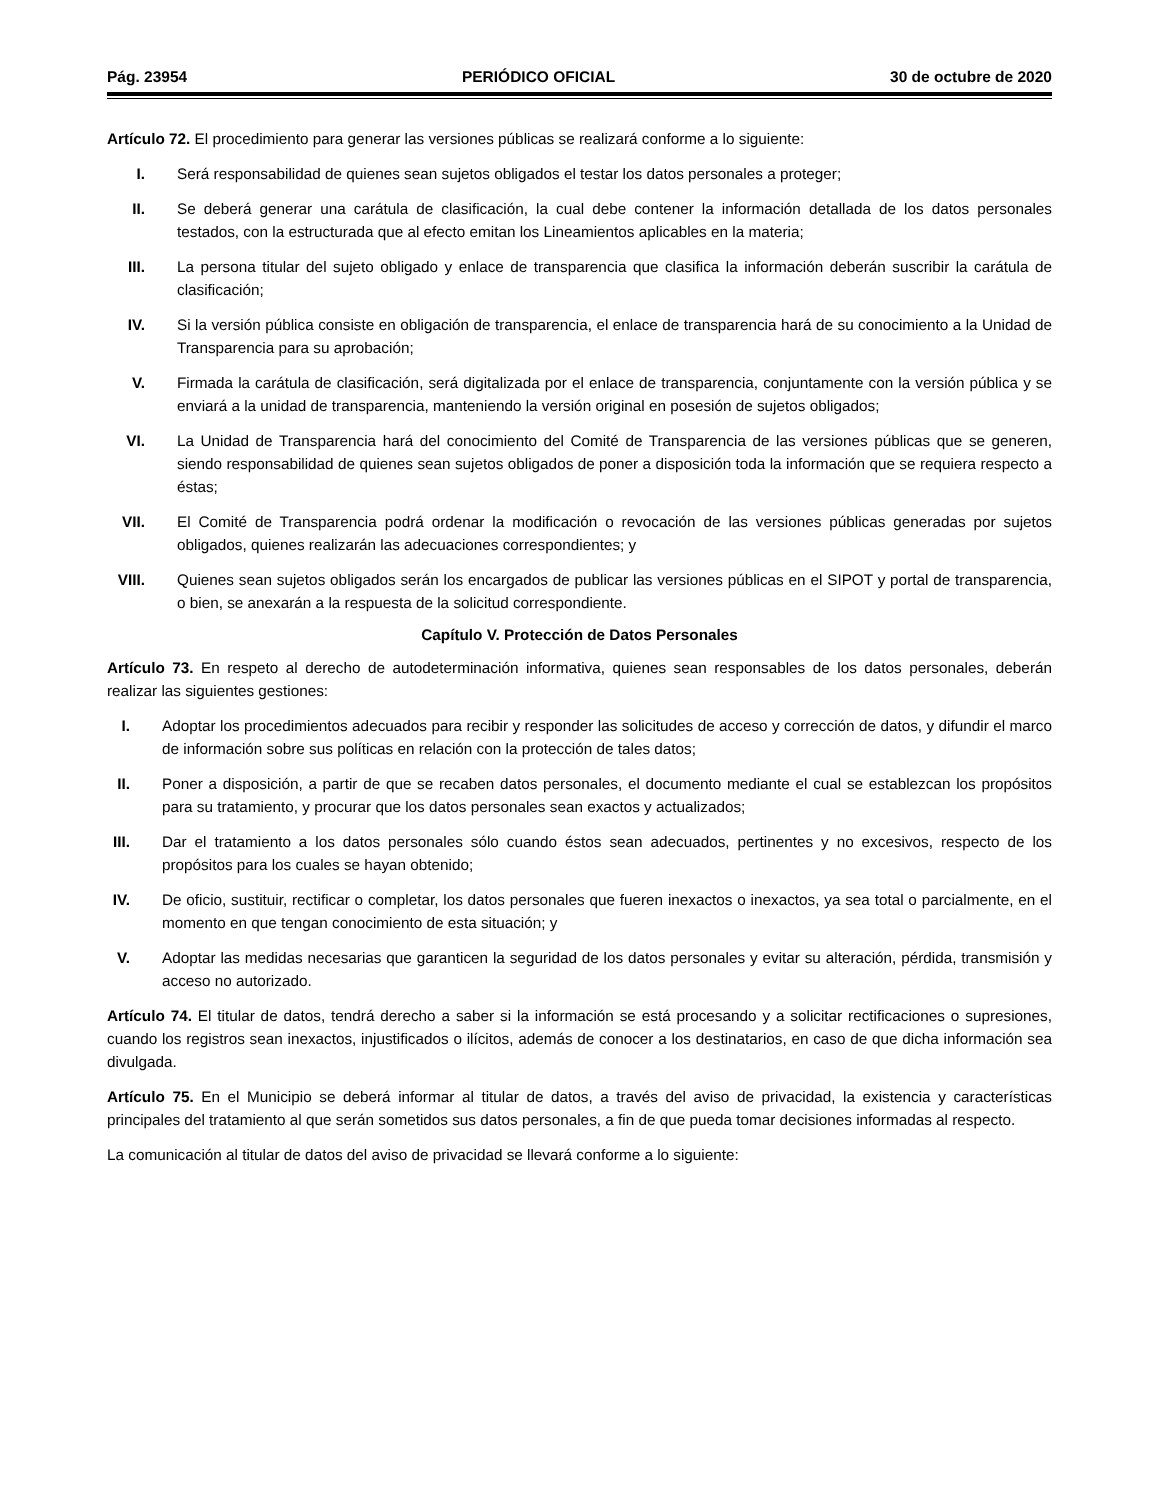Pág. 23954 PERIÓDICO OFICIAL 30 de octubre de 2020
Artículo 72. El procedimiento para generar las versiones públicas se realizará conforme a lo siguiente:
I. Será responsabilidad de quienes sean sujetos obligados el testar los datos personales a proteger;
II. Se deberá generar una carátula de clasificación, la cual debe contener la información detallada de los datos personales testados, con la estructurada que al efecto emitan los Lineamientos aplicables en la materia;
III. La persona titular del sujeto obligado y enlace de transparencia que clasifica la información deberán suscribir la carátula de clasificación;
IV. Si la versión pública consiste en obligación de transparencia, el enlace de transparencia hará de su conocimiento a la Unidad de Transparencia para su aprobación;
V. Firmada la carátula de clasificación, será digitalizada por el enlace de transparencia, conjuntamente con la versión pública y se enviará a la unidad de transparencia, manteniendo la versión original en posesión de sujetos obligados;
VI. La Unidad de Transparencia hará del conocimiento del Comité de Transparencia de las versiones públicas que se generen, siendo responsabilidad de quienes sean sujetos obligados de poner a disposición toda la información que se requiera respecto a éstas;
VII. El Comité de Transparencia podrá ordenar la modificación o revocación de las versiones públicas generadas por sujetos obligados, quienes realizarán las adecuaciones correspondientes; y
VIII. Quienes sean sujetos obligados serán los encargados de publicar las versiones públicas en el SIPOT y portal de transparencia, o bien, se anexarán a la respuesta de la solicitud correspondiente.
Capítulo V. Protección de Datos Personales
Artículo 73. En respeto al derecho de autodeterminación informativa, quienes sean responsables de los datos personales, deberán realizar las siguientes gestiones:
I. Adoptar los procedimientos adecuados para recibir y responder las solicitudes de acceso y corrección de datos, y difundir el marco de información sobre sus políticas en relación con la protección de tales datos;
II. Poner a disposición, a partir de que se recaben datos personales, el documento mediante el cual se establezcan los propósitos para su tratamiento, y procurar que los datos personales sean exactos y actualizados;
III. Dar el tratamiento a los datos personales sólo cuando éstos sean adecuados, pertinentes y no excesivos, respecto de los propósitos para los cuales se hayan obtenido;
IV. De oficio, sustituir, rectificar o completar, los datos personales que fueren inexactos o inexactos, ya sea total o parcialmente, en el momento en que tengan conocimiento de esta situación; y
V. Adoptar las medidas necesarias que garanticen la seguridad de los datos personales y evitar su alteración, pérdida, transmisión y acceso no autorizado.
Artículo 74. El titular de datos, tendrá derecho a saber si la información se está procesando y a solicitar rectificaciones o supresiones, cuando los registros sean inexactos, injustificados o ilícitos, además de conocer a los destinatarios, en caso de que dicha información sea divulgada.
Artículo 75. En el Municipio se deberá informar al titular de datos, a través del aviso de privacidad, la existencia y características principales del tratamiento al que serán sometidos sus datos personales, a fin de que pueda tomar decisiones informadas al respecto.
La comunicación al titular de datos del aviso de privacidad se llevará conforme a lo siguiente: